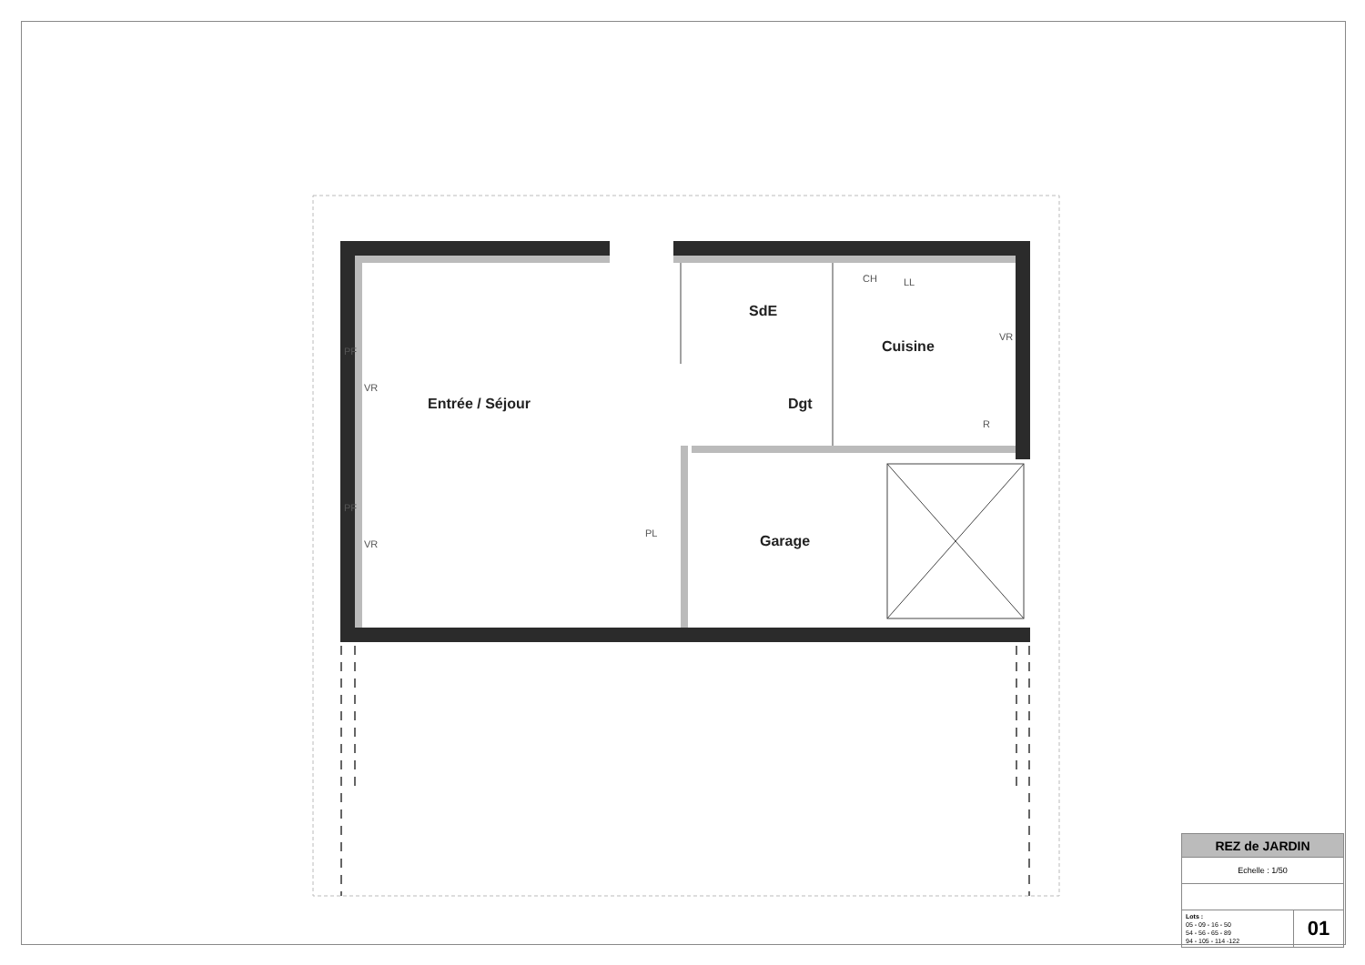SdE
Cuisine
Entrée / Séjour Dgt
Garage
CH LL
R
PL
PF
VR
PF
VR
VR
| REZ de JARDIN | |
| Echelle : 1/50 | |
| Lots : 05 - 09 - 16 - 50 54 - 56 - 65 - 89 94 - 105 - 114 -122 | 01 |